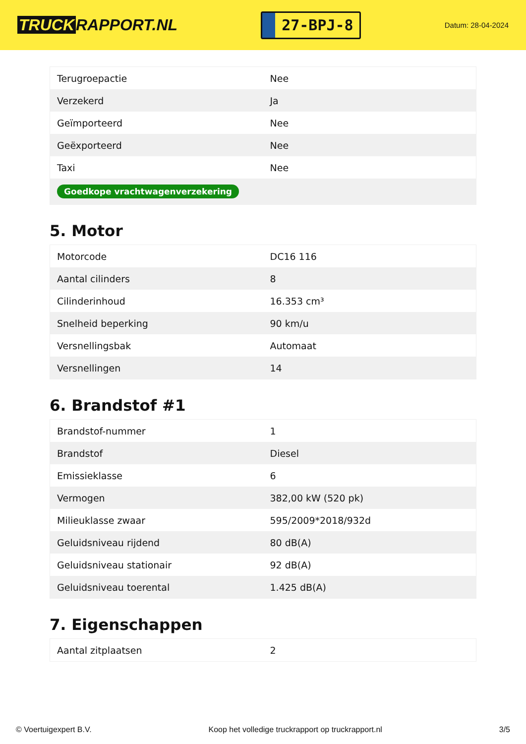TRUCK RAPPORT.NL
27-BPJ-8
Datum: 28-04-2024
| Terugroepactie | Nee |
| Verzekerd | Ja |
| Geïmporteerd | Nee |
| Geëxporteerd | Nee |
| Taxi | Nee |
| Goedkope vrachtwagenverzekering | |
5. Motor
| Motorcode | DC16 116 |
| Aantal cilinders | 8 |
| Cilinderinhoud | 16.353 cm³ |
| Snelheid beperking | 90 km/u |
| Versnellingsbak | Automaat |
| Versnellingen | 14 |
6. Brandstof #1
| Brandstof-nummer | 1 |
| Brandstof | Diesel |
| Emissieklasse | 6 |
| Vermogen | 382,00 kW (520 pk) |
| Milieuklasse zwaar | 595/2009*2018/932d |
| Geluidsniveau rijdend | 80 dB(A) |
| Geluidsniveau stationair | 92 dB(A) |
| Geluidsniveau toerental | 1.425 dB(A) |
7. Eigenschappen
| Aantal zitplaatsen | 2 |
© Voertuigexpert B.V. Koop het volledige truckrapport op truckrapport.nl 3/5